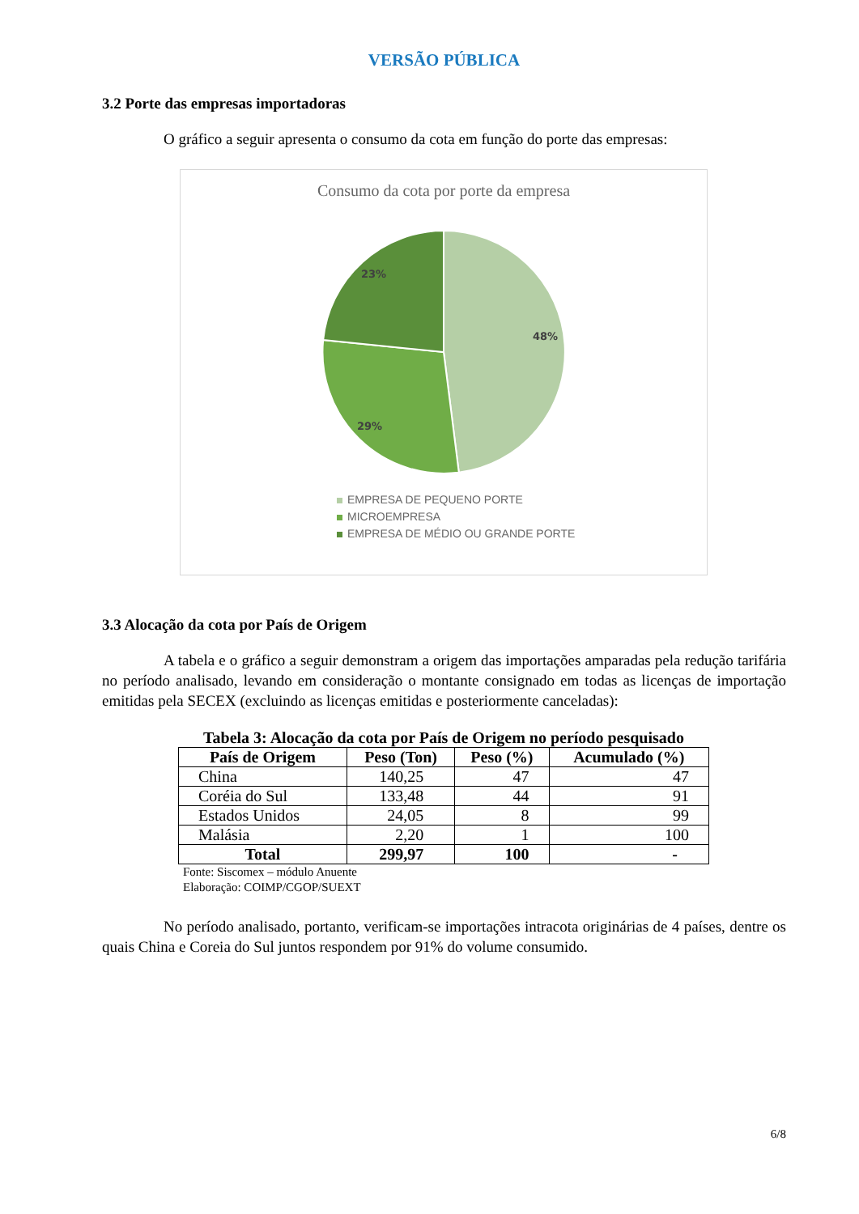VERSÃO PÚBLICA
3.2 Porte das empresas importadoras
O gráfico a seguir apresenta o consumo da cota em função do porte das empresas:
Consumo da cota por porte da empresa
48%
29%
23%
EMPRESA DE PEQUENO PORTE
MICROEMPRESA
EMPRESA DE MÉDIO OU GRANDE PORTE
3.3 Alocação da cota por País de Origem
A tabela e o gráfico a seguir demonstram a origem das importações amparadas pela redução tarifária no período analisado, levando em consideração o montante consignado em todas as licenças de importação emitidas pela SECEX (excluindo as licenças emitidas e posteriormente canceladas):
Tabela 3: Alocação da cota por País de Origem no período pesquisado
| País de Origem | Peso (Ton) | Peso (%) | Acumulado (%) |
| --- | --- | --- | --- |
| China | 140,25 | 47 | 47 |
| Coréia do Sul | 133,48 | 44 | 91 |
| Estados Unidos | 24,05 | 8 | 99 |
| Malásia | 2,20 | 1 | 100 |
| Total | 299,97 | 100 | - |
Fonte: Siscomex – módulo Anuente
Elaboração: COIMP/CGOP/SUEXT
No período analisado, portanto, verificam-se importações intracota originárias de 4 países, dentre os quais China e Coreia do Sul juntos respondem por 91% do volume consumido.
6/8